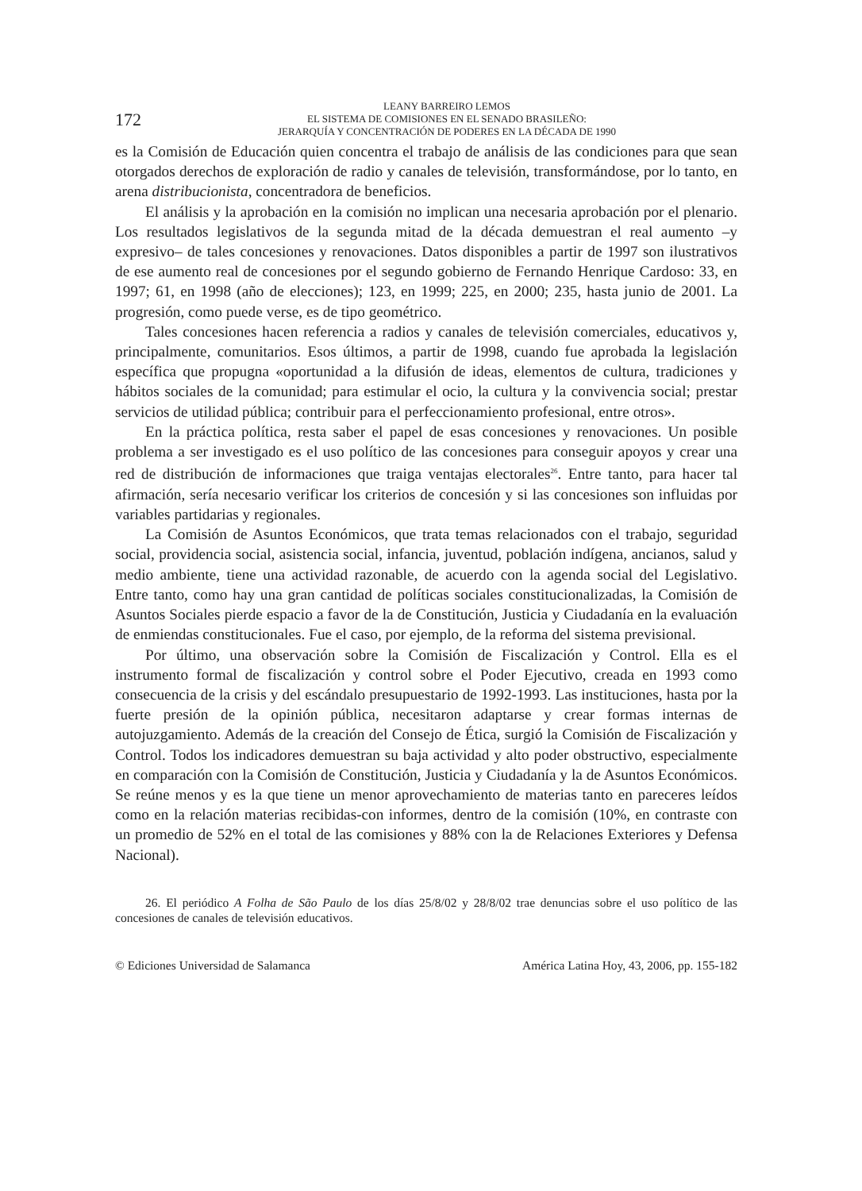172
LEANY BARREIRO LEMOS
EL SISTEMA DE COMISIONES EN EL SENADO BRASILEÑO:
JERARQUÍA Y CONCENTRACIÓN DE PODERES EN LA DÉCADA DE 1990
es la Comisión de Educación quien concentra el trabajo de análisis de las condiciones para que sean otorgados derechos de exploración de radio y canales de televisión, transformándose, por lo tanto, en arena distribucionista, concentradora de beneficios.
El análisis y la aprobación en la comisión no implican una necesaria aprobación por el plenario. Los resultados legislativos de la segunda mitad de la década demuestran el real aumento –y expresivo– de tales concesiones y renovaciones. Datos disponibles a partir de 1997 son ilustrativos de ese aumento real de concesiones por el segundo gobierno de Fernando Henrique Cardoso: 33, en 1997; 61, en 1998 (año de elecciones); 123, en 1999; 225, en 2000; 235, hasta junio de 2001. La progresión, como puede verse, es de tipo geométrico.
Tales concesiones hacen referencia a radios y canales de televisión comerciales, educativos y, principalmente, comunitarios. Esos últimos, a partir de 1998, cuando fue aprobada la legislación específica que propugna «oportunidad a la difusión de ideas, elementos de cultura, tradiciones y hábitos sociales de la comunidad; para estimular el ocio, la cultura y la convivencia social; prestar servicios de utilidad pública; contribuir para el perfeccionamiento profesional, entre otros».
En la práctica política, resta saber el papel de esas concesiones y renovaciones. Un posible problema a ser investigado es el uso político de las concesiones para conseguir apoyos y crear una red de distribución de informaciones que traiga ventajas electorales<sup>26</sup>. Entre tanto, para hacer tal afirmación, sería necesario verificar los criterios de concesión y si las concesiones son influidas por variables partidarias y regionales.
La Comisión de Asuntos Económicos, que trata temas relacionados con el trabajo, seguridad social, providencia social, asistencia social, infancia, juventud, población indígena, ancianos, salud y medio ambiente, tiene una actividad razonable, de acuerdo con la agenda social del Legislativo. Entre tanto, como hay una gran cantidad de políticas sociales constitucionalizadas, la Comisión de Asuntos Sociales pierde espacio a favor de la de Constitución, Justicia y Ciudadanía en la evaluación de enmiendas constitucionales. Fue el caso, por ejemplo, de la reforma del sistema previsional.
Por último, una observación sobre la Comisión de Fiscalización y Control. Ella es el instrumento formal de fiscalización y control sobre el Poder Ejecutivo, creada en 1993 como consecuencia de la crisis y del escándalo presupuestario de 1992-1993. Las instituciones, hasta por la fuerte presión de la opinión pública, necesitaron adaptarse y crear formas internas de autojuzgamiento. Además de la creación del Consejo de Ética, surgió la Comisión de Fiscalización y Control. Todos los indicadores demuestran su baja actividad y alto poder obstructivo, especialmente en comparación con la Comisión de Constitución, Justicia y Ciudadanía y la de Asuntos Económicos. Se reúne menos y es la que tiene un menor aprovechamiento de materias tanto en pareceres leídos como en la relación materias recibidas-con informes, dentro de la comisión (10%, en contraste con un promedio de 52% en el total de las comisiones y 88% con la de Relaciones Exteriores y Defensa Nacional).
26. El periódico A Folha de São Paulo de los días 25/8/02 y 28/8/02 trae denuncias sobre el uso político de las concesiones de canales de televisión educativos.
© Ediciones Universidad de Salamanca América Latina Hoy, 43, 2006, pp. 155-182